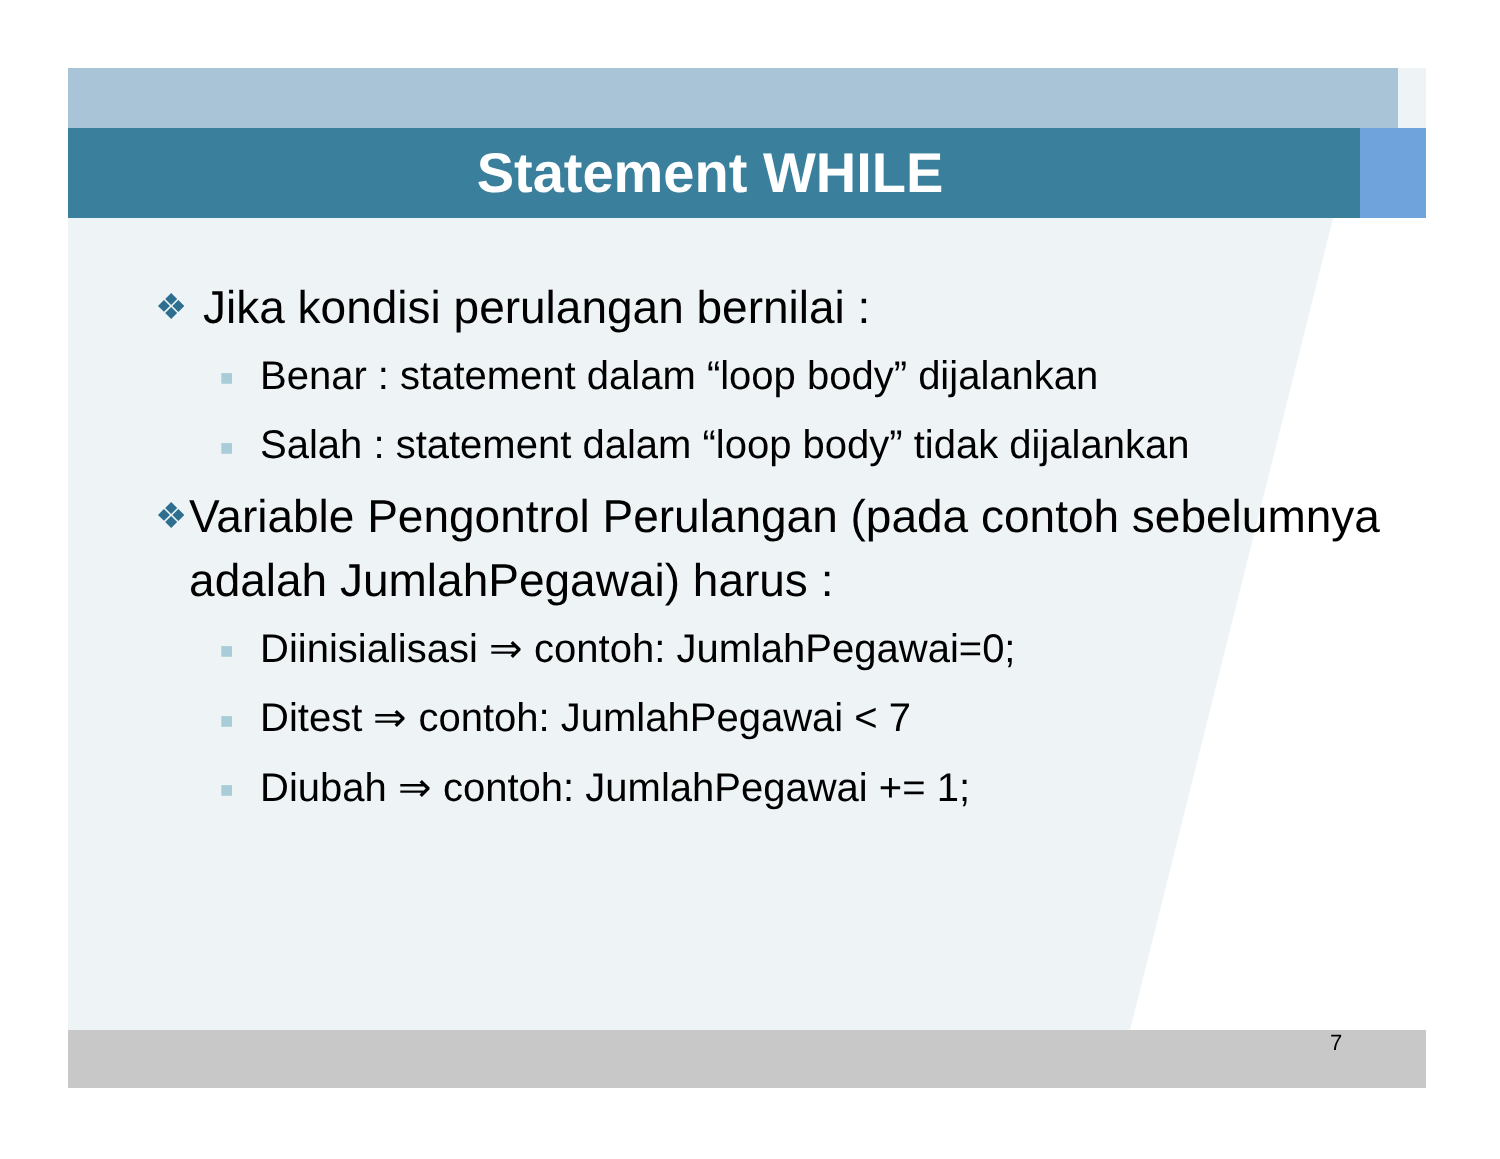Statement WHILE
❖ Jika kondisi perulangan bernilai :
■ Benar : statement dalam “loop body” dijalankan
■ Salah : statement dalam “loop body” tidak dijalankan
❖ Variable Pengontrol Perulangan (pada contoh sebelumnya adalah JumlahPegawai) harus :
■ Diinisialisasi ⇒ contoh: JumlahPegawai=0;
■ Ditest ⇒ contoh: JumlahPegawai < 7
■ Diubah ⇒ contoh: JumlahPegawai += 1;
7